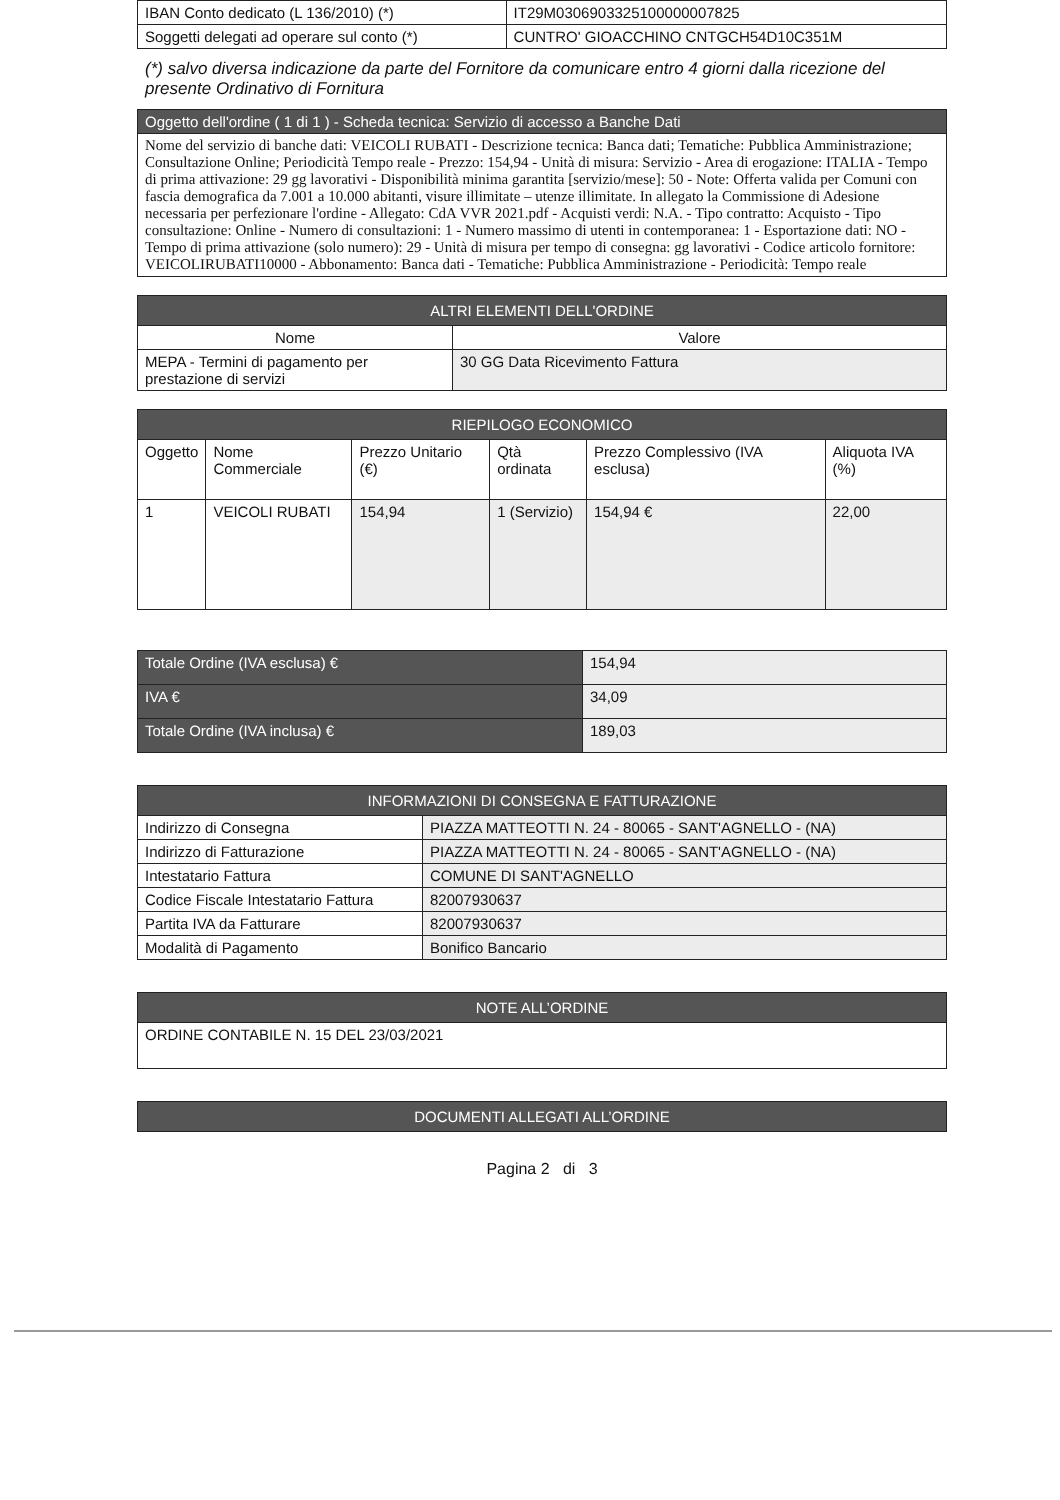| IBAN Conto dedicato (L 136/2010) (*) | IT29M0306903325100000007825 |
| Soggetti delegati ad operare sul conto (*) | CUNTRO' GIOACCHINO CNTGCH54D10C351M |
(*) salvo diversa indicazione da parte del Fornitore da comunicare entro 4 giorni dalla ricezione del presente Ordinativo di Fornitura
| Oggetto dell'ordine ( 1 di 1 ) - Scheda tecnica: Servizio di accesso a Banche Dati |
| --- |
| Nome del servizio di banche dati: VEICOLI RUBATI - Descrizione tecnica: Banca dati; Tematiche: Pubblica Amministrazione; Consultazione Online; Periodicità Tempo reale - Prezzo: 154,94 - Unità di misura: Servizio - Area di erogazione: ITALIA - Tempo di prima attivazione: 29 gg lavorativi - Disponibilità minima garantita [servizio/mese]: 50 - Note: Offerta valida per Comuni con fascia demografica da 7.001 a 10.000 abitanti, visure illimitate – utenze illimitate. In allegato la Commissione di Adesione necessaria per perfezionare l'ordine - Allegato: CdA VVR 2021.pdf - Acquisti verdi: N.A. - Tipo contratto: Acquisto - Tipo consultazione: Online - Numero di consultazioni: 1 - Numero massimo di utenti in contemporanea: 1 - Esportazione dati: NO - Tempo di prima attivazione (solo numero): 29 - Unità di misura per tempo di consegna: gg lavorativi - Codice articolo fornitore: VEICOLIRUBATI10000 - Abbonamento: Banca dati - Tematiche: Pubblica Amministrazione - Periodicità: Tempo reale |
| ALTRI ELEMENTI DELL'ORDINE | |
| --- | --- |
| Nome | Valore |
| MEPA - Termini di pagamento per prestazione di servizi | 30 GG Data Ricevimento Fattura |
| RIEPILOGO ECONOMICO | | | | | |
| --- | --- | --- | --- | --- | --- |
| Oggetto | Nome Commerciale | Prezzo Unitario (€) | Qtà ordinata | Prezzo Complessivo (IVA esclusa) | Aliquota IVA (%) |
| 1 | VEICOLI RUBATI | 154,94 | 1 (Servizio) | 154,94 € | 22,00 |
| Totale Ordine (IVA esclusa) € | 154,94 |
| IVA € | 34,09 |
| Totale Ordine (IVA inclusa) € | 189,03 |
| INFORMAZIONI DI CONSEGNA E FATTURAZIONE | |
| --- | --- |
| Indirizzo di Consegna | PIAZZA MATTEOTTI N. 24 - 80065 - SANT'AGNELLO - (NA) |
| Indirizzo di Fatturazione | PIAZZA MATTEOTTI N. 24 - 80065 - SANT'AGNELLO - (NA) |
| Intestatario Fattura | COMUNE DI SANT'AGNELLO |
| Codice Fiscale Intestatario Fattura | 82007930637 |
| Partita IVA da Fatturare | 82007930637 |
| Modalità di Pagamento | Bonifico Bancario |
| NOTE ALL’ORDINE |
| --- |
| ORDINE CONTABILE N. 15 DEL 23/03/2021 |
| DOCUMENTI ALLEGATI ALL’ORDINE |
| --- |
Pagina 2 di 3